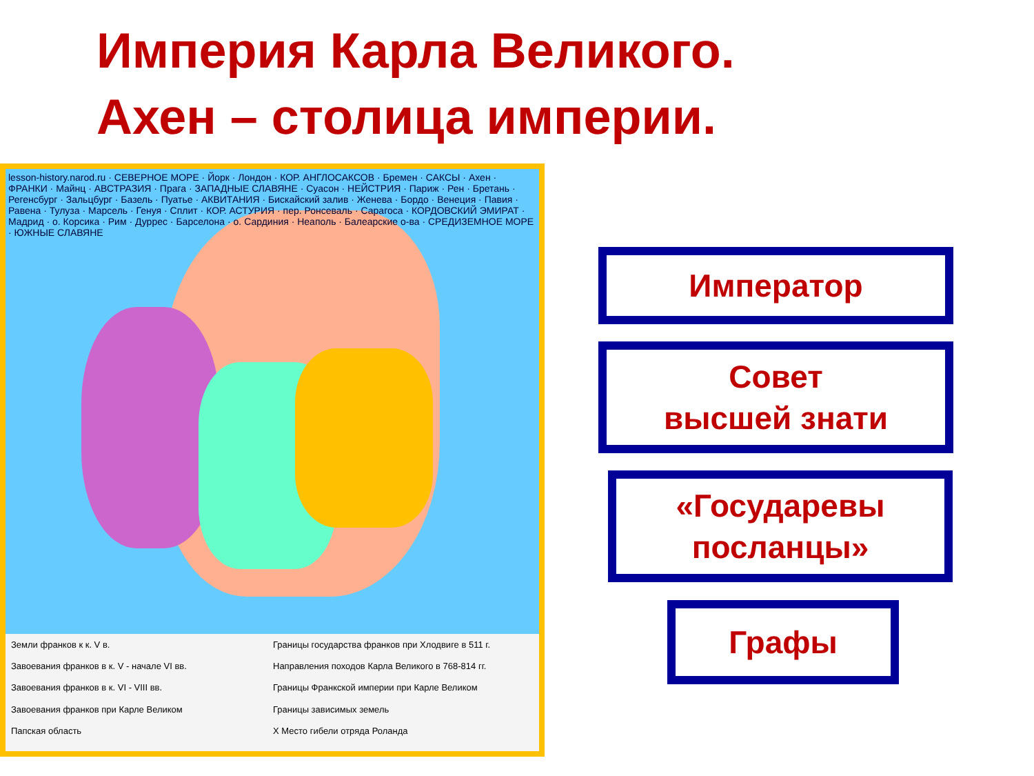Империя Карла Великого.
Ахен – столица империи.
lesson-history.narod.ru · СЕВЕРНОЕ МОРЕ · Йорк · Лондон · КОР. АНГЛОСАКСОВ · Бремен · САКСЫ · Ахен · ФРАНКИ · Майнц · АВСТРАЗИЯ · Прага · ЗАПАДНЫЕ СЛАВЯНЕ · Суасон · НЕЙСТРИЯ · Париж · Рен · Бретань · Регенсбург · Зальцбург · Базель · Пуатье · АКВИТАНИЯ · Бискайский залив · Женева · Бордо · Венеция · Павия · Равена · Тулуза · Марсель · Генуя · Сплит · КОР. АСТУРИЯ · пер. Ронсеваль · Сарагоса · КОРДОВСКИЙ ЭМИРАТ · Мадрид · о. Корсика · Рим · Дуррес · Барселона · о. Сардиния · Неаполь · Балеарские о-ва · СРЕДИЗЕМНОЕ МОРЕ · ЮЖНЫЕ СЛАВЯНЕ
Земли франков к к. V в.
Границы государства франков при Хлодвиге в 511 г.
Завоевания франков в к. V - начале VI вв.
Направления походов Карла Великого в 768-814 гг.
Завоевания франков в к. VI - VIII вв.
Границы Франкской империи при Карле Великом
Завоевания франков при Карле Великом
Границы зависимых земель
Папская область
X Место гибели отряда Роланда
Император
Совет
высшей знати
«Государевы
посланцы»
Графы